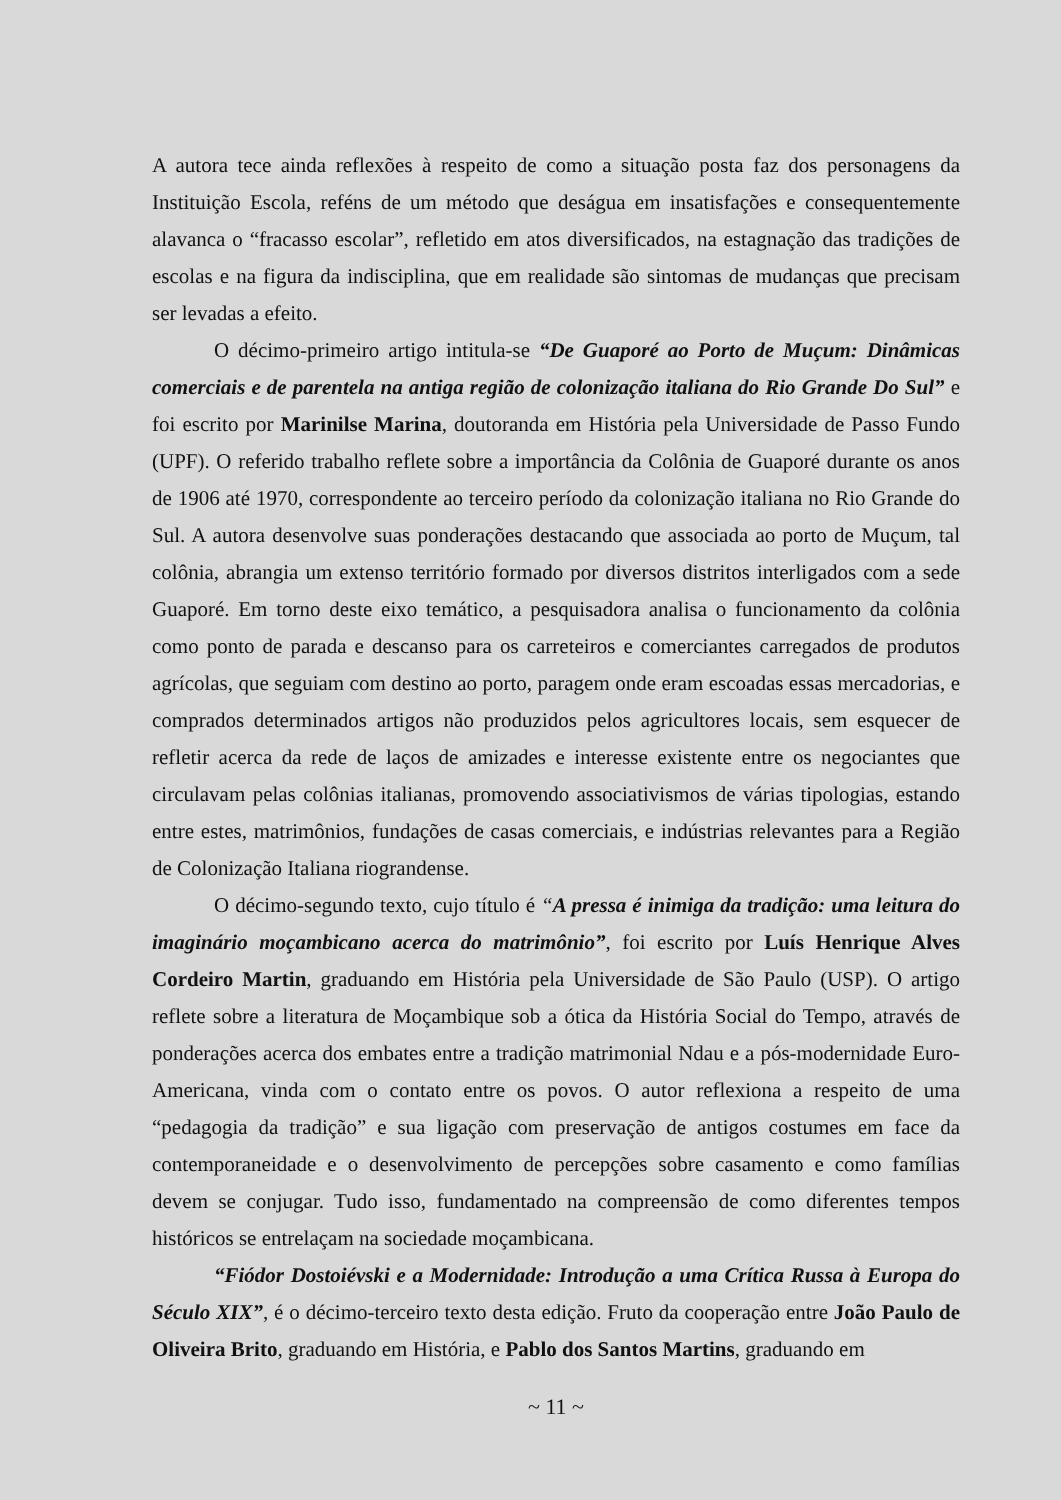A autora tece ainda reflexões à respeito de como a situação posta faz dos personagens da Instituição Escola, reféns de um método que deságua em insatisfações e consequentemente alavanca o “fracasso escolar”, refletido em atos diversificados, na estagnação das tradições de escolas e na figura da indisciplina, que em realidade são sintomas de mudanças que precisam ser levadas a efeito.
O décimo-primeiro artigo intitula-se “De Guaporé ao Porto de Muçum: Dinâmicas comerciais e de parentela na antiga região de colonização italiana do Rio Grande Do Sul” e foi escrito por Marinilse Marina, doutoranda em História pela Universidade de Passo Fundo (UPF). O referido trabalho reflete sobre a importância da Colônia de Guaporé durante os anos de 1906 até 1970, correspondente ao terceiro período da colonização italiana no Rio Grande do Sul. A autora desenvolve suas ponderações destacando que associada ao porto de Muçum, tal colônia, abrangia um extenso território formado por diversos distritos interligados com a sede Guaporé. Em torno deste eixo temático, a pesquisadora analisa o funcionamento da colônia como ponto de parada e descanso para os carreteiros e comerciantes carregados de produtos agrícolas, que seguiam com destino ao porto, paragem onde eram escoadas essas mercadorias, e comprados determinados artigos não produzidos pelos agricultores locais, sem esquecer de refletir acerca da rede de laços de amizades e interesse existente entre os negociantes que circulavam pelas colônias italianas, promovendo associativismos de várias tipologias, estando entre estes, matrimônios, fundações de casas comerciais, e indústrias relevantes para a Região de Colonização Italiana riograndense.
O décimo-segundo texto, cujo título é “A pressa é inimiga da tradição: uma leitura do imaginário moçambicano acerca do matrimônio”, foi escrito por Luís Henrique Alves Cordeiro Martin, graduando em História pela Universidade de São Paulo (USP). O artigo reflete sobre a literatura de Moçambique sob a ótica da História Social do Tempo, através de ponderações acerca dos embates entre a tradição matrimonial Ndau e a pós-modernidade Euro-Americana, vinda com o contato entre os povos. O autor reflexiona a respeito de uma “pedagogia da tradição” e sua ligação com preservação de antigos costumes em face da contemporaneidade e o desenvolvimento de percepções sobre casamento e como famílias devem se conjugar. Tudo isso, fundamentado na compreensão de como diferentes tempos históricos se entrelaçam na sociedade moçambicana.
“Fiódor Dostoiévski e a Modernidade: Introdução a uma Crítica Russa à Europa do Século XIX”, é o décimo-terceiro texto desta edição. Fruto da cooperação entre João Paulo de Oliveira Brito, graduando em História, e Pablo dos Santos Martins, graduando em
~ 11 ~